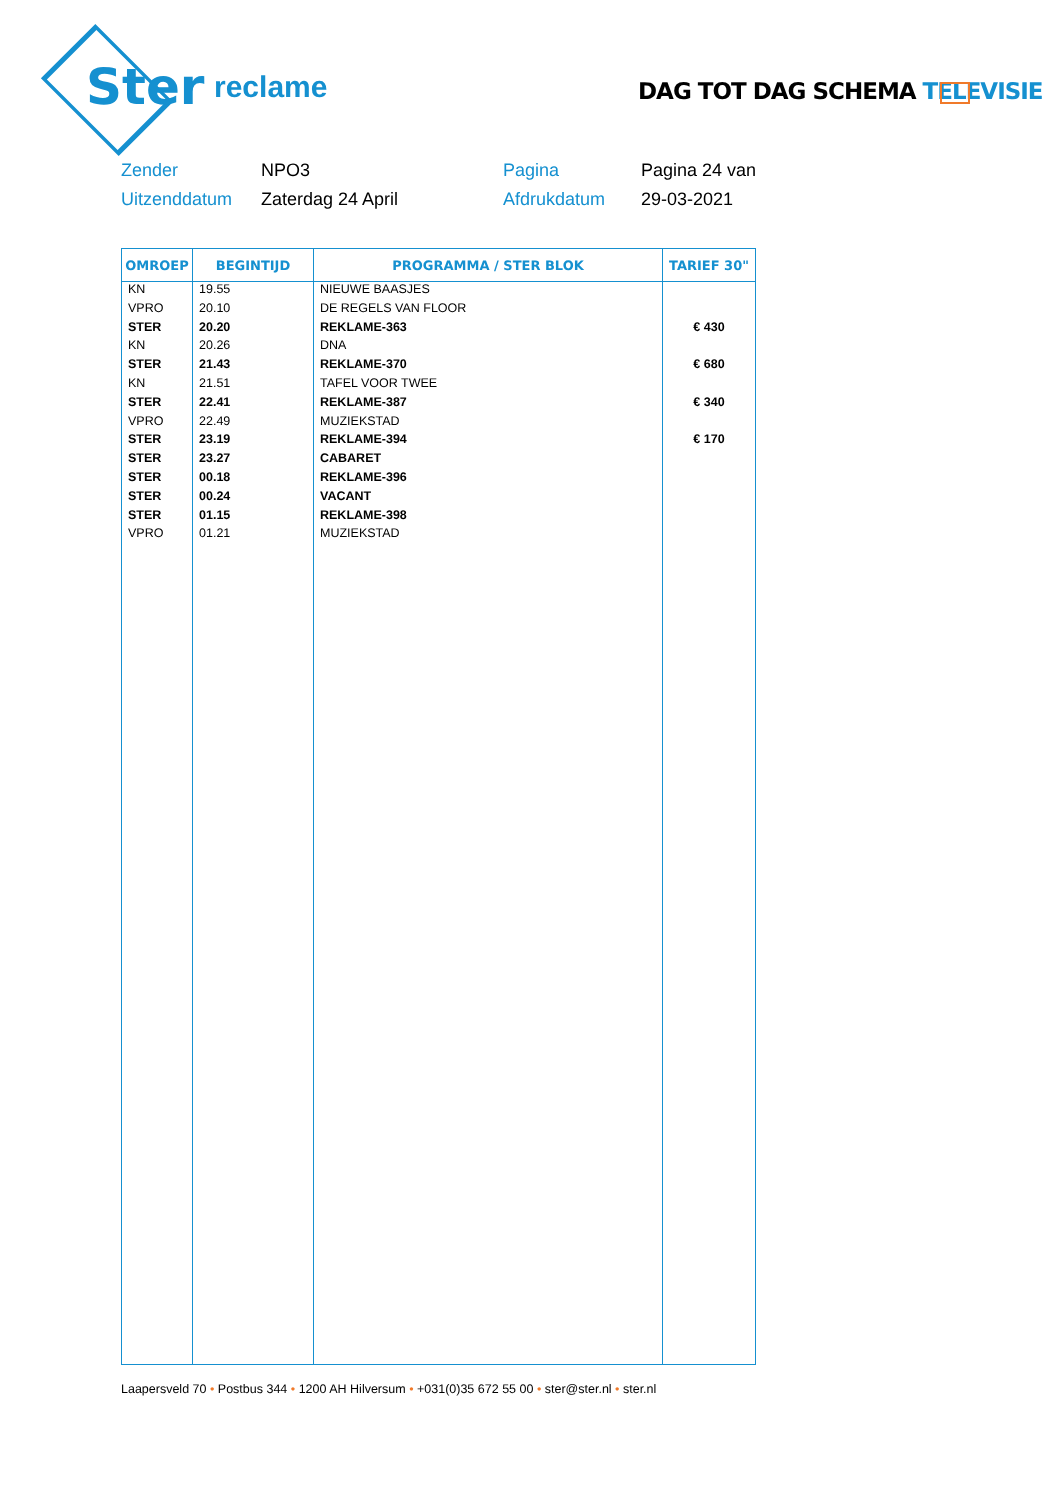Ster reclame
DAG TOT DAG SCHEMA TELEVISIE
Zender
NPO3
Pagina
Pagina 24 van
Uitzenddatum
Zaterdag 24 April
Afdrukdatum
29-03-2021
| OMROEP | BEGINTIJD | PROGRAMMA / STER BLOK | TARIEF 30" |
| --- | --- | --- | --- |
| KN | 19.55 | NIEUWE BAASJES | |
| VPRO | 20.10 | DE REGELS VAN FLOOR | |
| STER | 20.20 | REKLAME-363 | € 430 |
| KN | 20.26 | DNA | |
| STER | 21.43 | REKLAME-370 | € 680 |
| KN | 21.51 | TAFEL VOOR TWEE | |
| STER | 22.41 | REKLAME-387 | € 340 |
| VPRO | 22.49 | MUZIEKSTAD | |
| STER | 23.19 | REKLAME-394 | € 170 |
| STER | 23.27 | CABARET | |
| STER | 00.18 | REKLAME-396 | |
| STER | 00.24 | VACANT | |
| STER | 01.15 | REKLAME-398 | |
| VPRO | 01.21 | MUZIEKSTAD | |
Laapersveld 70 • Postbus 344 • 1200 AH Hilversum • +031(0)35 672 55 00 • ster@ster.nl • ster.nl